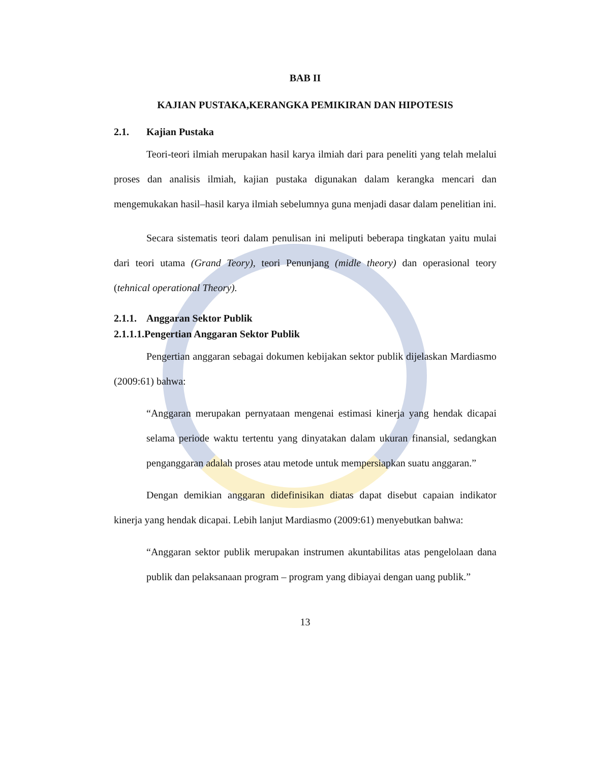BAB II
KAJIAN PUSTAKA,KERANGKA PEMIKIRAN DAN HIPOTESIS
2.1. Kajian Pustaka
Teori-teori ilmiah merupakan hasil karya ilmiah dari para peneliti yang telah melalui proses dan analisis ilmiah, kajian pustaka digunakan dalam kerangka mencari dan mengemukakan hasil–hasil karya ilmiah sebelumnya guna menjadi dasar dalam penelitian ini.
Secara sistematis teori dalam penulisan ini meliputi beberapa tingkatan yaitu mulai dari teori utama (Grand Teory), teori Penunjang (midle theory) dan operasional teory (tehnical operational Theory).
2.1.1. Anggaran Sektor Publik
2.1.1.1.Pengertian Anggaran Sektor Publik
Pengertian anggaran sebagai dokumen kebijakan sektor publik dijelaskan Mardiasmo (2009:61) bahwa:
“Anggaran merupakan pernyataan mengenai estimasi kinerja yang hendak dicapai selama periode waktu tertentu yang dinyatakan dalam ukuran finansial, sedangkan penganggaran adalah proses atau metode untuk mempersiapkan suatu anggaran.”
Dengan demikian anggaran didefinisikan diatas dapat disebut capaian indikator kinerja yang hendak dicapai. Lebih lanjut Mardiasmo (2009:61) menyebutkan bahwa:
“Anggaran sektor publik merupakan instrumen akuntabilitas atas pengelolaan dana publik dan pelaksanaan program – program yang dibiayai dengan uang publik.”
13